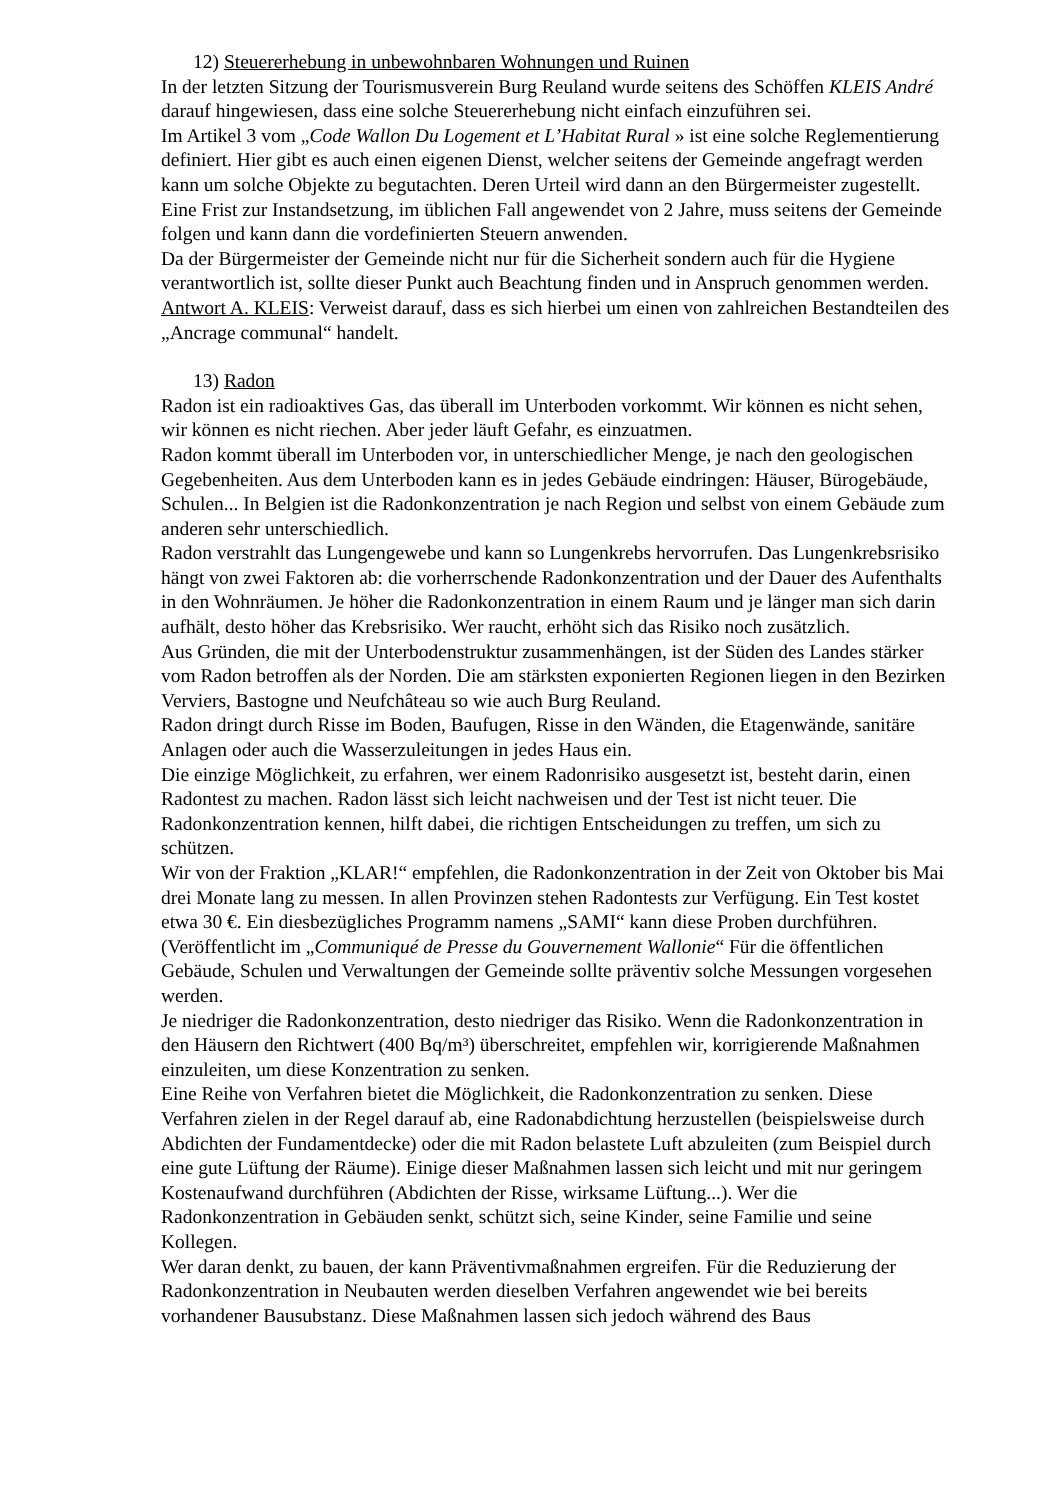12) Steuererhebung in unbewohnbaren Wohnungen und Ruinen
In der letzten Sitzung der Tourismusverein Burg Reuland wurde seitens des Schöffen KLEIS André darauf hingewiesen, dass eine solche Steuererhebung nicht einfach einzuführen sei.
Im Artikel 3 vom „Code Wallon Du Logement et L’Habitat Rural » ist eine solche Reglementierung definiert. Hier gibt es auch einen eigenen Dienst, welcher seitens der Gemeinde angefragt werden kann um solche Objekte zu begutachten. Deren Urteil wird dann an den Bürgermeister zugestellt.
Eine Frist zur Instandsetzung, im üblichen Fall angewendet von 2 Jahre, muss seitens der Gemeinde folgen und kann dann die vordefinierten Steuern anwenden.
Da der Bürgermeister der Gemeinde nicht nur für die Sicherheit sondern auch für die Hygiene verantwortlich ist, sollte dieser Punkt auch Beachtung finden und in Anspruch genommen werden.
Antwort A. KLEIS: Verweist darauf, dass es sich hierbei um einen von zahlreichen Bestandteilen des „Ancrage communal“ handelt.
13) Radon
Radon ist ein radioaktives Gas, das überall im Unterboden vorkommt. Wir können es nicht sehen, wir können es nicht riechen. Aber jeder läuft Gefahr, es einzuatmen.
Radon kommt überall im Unterboden vor, in unterschiedlicher Menge, je nach den geologischen Gegebenheiten. Aus dem Unterboden kann es in jedes Gebäude eindringen: Häuser, Bürogebäude, Schulen... In Belgien ist die Radonkonzentration je nach Region und selbst von einem Gebäude zum anderen sehr unterschiedlich.
Radon verstrahlt das Lungengewebe und kann so Lungenkrebs hervorrufen. Das Lungenkrebsrisiko hängt von zwei Faktoren ab: die vorherrschende Radonkonzentration und der Dauer des Aufenthalts in den Wohnräumen. Je höher die Radonkonzentration in einem Raum und je länger man sich darin aufhält, desto höher das Krebsrisiko. Wer raucht, erhöht sich das Risiko noch zusätzlich.
Aus Gründen, die mit der Unterbodenstruktur zusammenhängen, ist der Süden des Landes stärker vom Radon betroffen als der Norden. Die am stärksten exponierten Regionen liegen in den Bezirken Verviers, Bastogne und Neufchâteau so wie auch Burg Reuland.
Radon dringt durch Risse im Boden, Baufugen, Risse in den Wänden, die Etagenwände, sanitäre Anlagen oder auch die Wasserzuleitungen in jedes Haus ein.
Die einzige Möglichkeit, zu erfahren, wer einem Radonrisiko ausgesetzt ist, besteht darin, einen Radontest zu machen. Radon lässt sich leicht nachweisen und der Test ist nicht teuer. Die Radonkonzentration kennen, hilft dabei, die richtigen Entscheidungen zu treffen, um sich zu schützen.
Wir von der Fraktion „KLAR!“ empfehlen, die Radonkonzentration in der Zeit von Oktober bis Mai drei Monate lang zu messen. In allen Provinzen stehen Radontests zur Verfügung. Ein Test kostet etwa 30 €. Ein diesbezügliches Programm namens „SAMI“ kann diese Proben durchführen. (Veröffentlicht im „Communiqué de Presse du Gouvernement Wallonie“ Für die öffentlichen Gebäude, Schulen und Verwaltungen der Gemeinde sollte präventiv solche Messungen vorgesehen werden.
Je niedriger die Radonkonzentration, desto niedriger das Risiko. Wenn die Radonkonzentration in den Häusern den Richtwert (400 Bq/m³) überschreitet, empfehlen wir, korrigierende Maßnahmen einzuleiten, um diese Konzentration zu senken.
Eine Reihe von Verfahren bietet die Möglichkeit, die Radonkonzentration zu senken. Diese Verfahren zielen in der Regel darauf ab, eine Radonabdichtung herzustellen (beispielsweise durch Abdichten der Fundamentdecke) oder die mit Radon belastete Luft abzuleiten (zum Beispiel durch eine gute Lüftung der Räume). Einige dieser Maßnahmen lassen sich leicht und mit nur geringem Kostenaufwand durchführen (Abdichten der Risse, wirksame Lüftung...). Wer die Radonkonzentration in Gebäuden senkt, schützt sich, seine Kinder, seine Familie und seine Kollegen.
Wer daran denkt, zu bauen, der kann Präventivmaßnahmen ergreifen. Für die Reduzierung der Radonkonzentration in Neubauten werden dieselben Verfahren angewendet wie bei bereits vorhandener Bausubstanz. Diese Maßnahmen lassen sich jedoch während des Baus